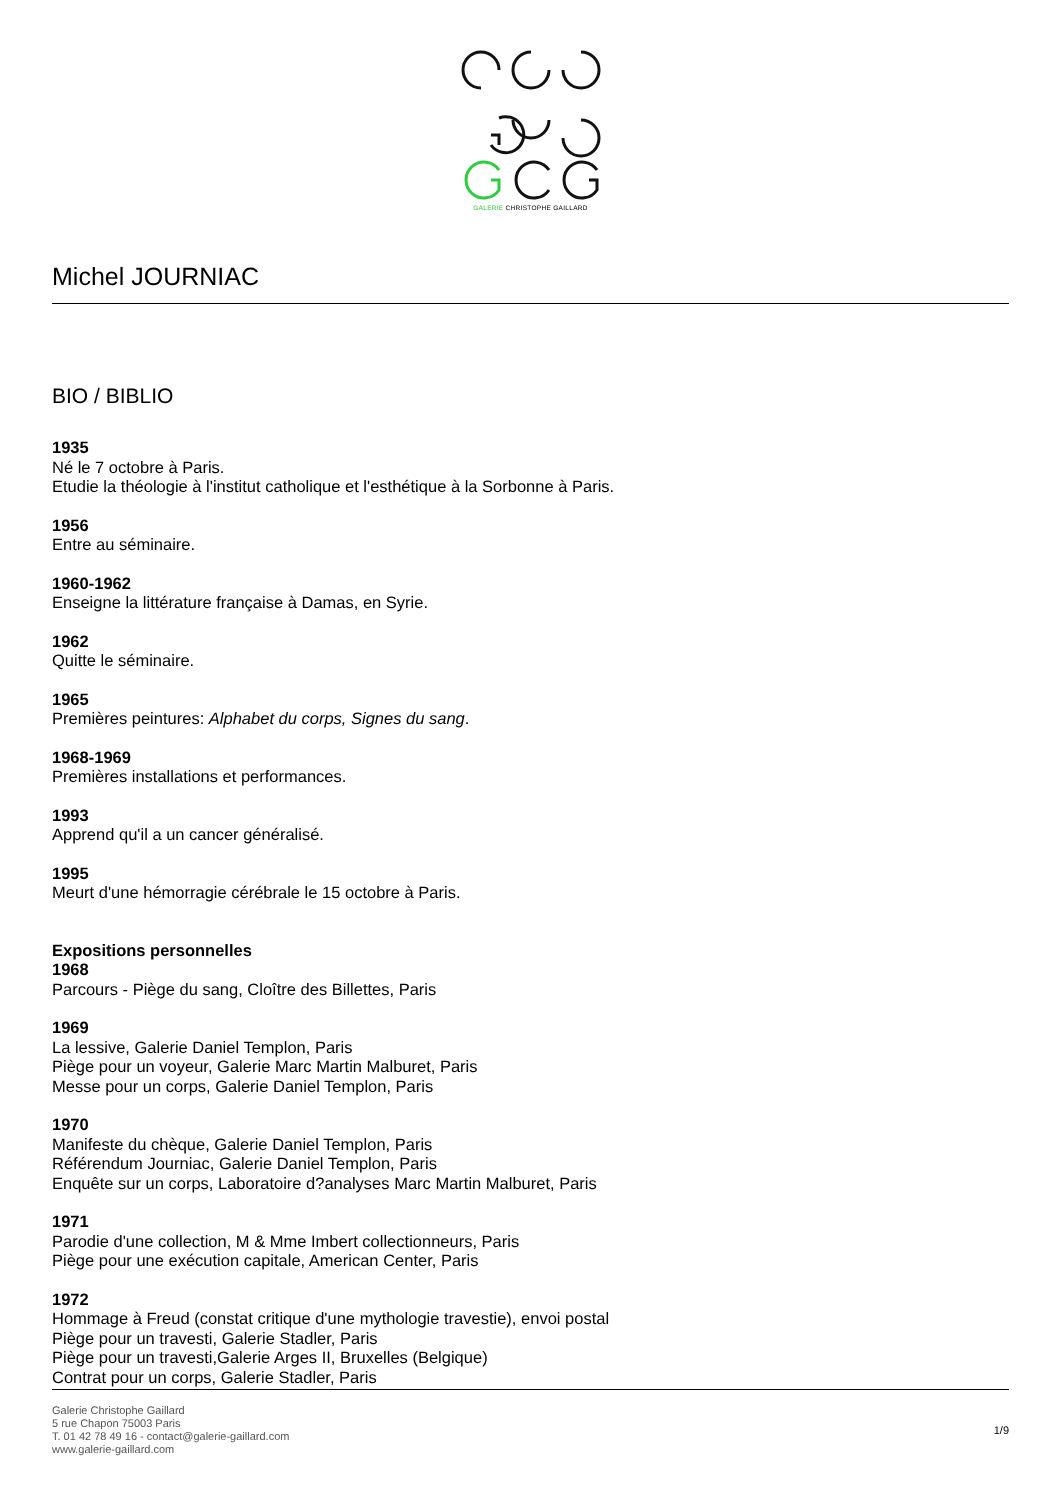GALERIE CHRISTOPHE GAILLARD
Michel JOURNIAC
BIO / BIBLIO
1935
Né le 7 octobre à Paris.
Etudie la théologie à l'institut catholique et l'esthétique à la Sorbonne à Paris.
1956
Entre au séminaire.
1960-1962
Enseigne la littérature française à Damas, en Syrie.
1962
Quitte le séminaire.
1965
Premières peintures: Alphabet du corps, Signes du sang.
1968-1969
Premières installations et performances.
1993
Apprend qu'il a un cancer généralisé.
1995
Meurt d'une hémorragie cérébrale le 15 octobre à Paris.
Expositions personnelles
1968
Parcours - Piège du sang, Cloître des Billettes, Paris
1969
La lessive, Galerie Daniel Templon, Paris
Piège pour un voyeur, Galerie Marc Martin Malburet, Paris
Messe pour un corps, Galerie Daniel Templon, Paris
1970
Manifeste du chèque, Galerie Daniel Templon, Paris
Référendum Journiac, Galerie Daniel Templon, Paris
Enquête sur un corps, Laboratoire d?analyses Marc Martin Malburet, Paris
1971
Parodie d'une collection, M & Mme Imbert collectionneurs, Paris
Piège pour une exécution capitale, American Center, Paris
1972
Hommage à Freud (constat critique d'une mythologie travestie), envoi postal
Piège pour un travesti, Galerie Stadler, Paris
Piège pour un travesti,Galerie Arges II, Bruxelles (Belgique)
Contrat pour un corps, Galerie Stadler, Paris
Galerie Christophe Gaillard
5 rue Chapon 75003 Paris
T. 01 42 78 49 16 - contact@galerie-gaillard.com
www.galerie-gaillard.com
1/9